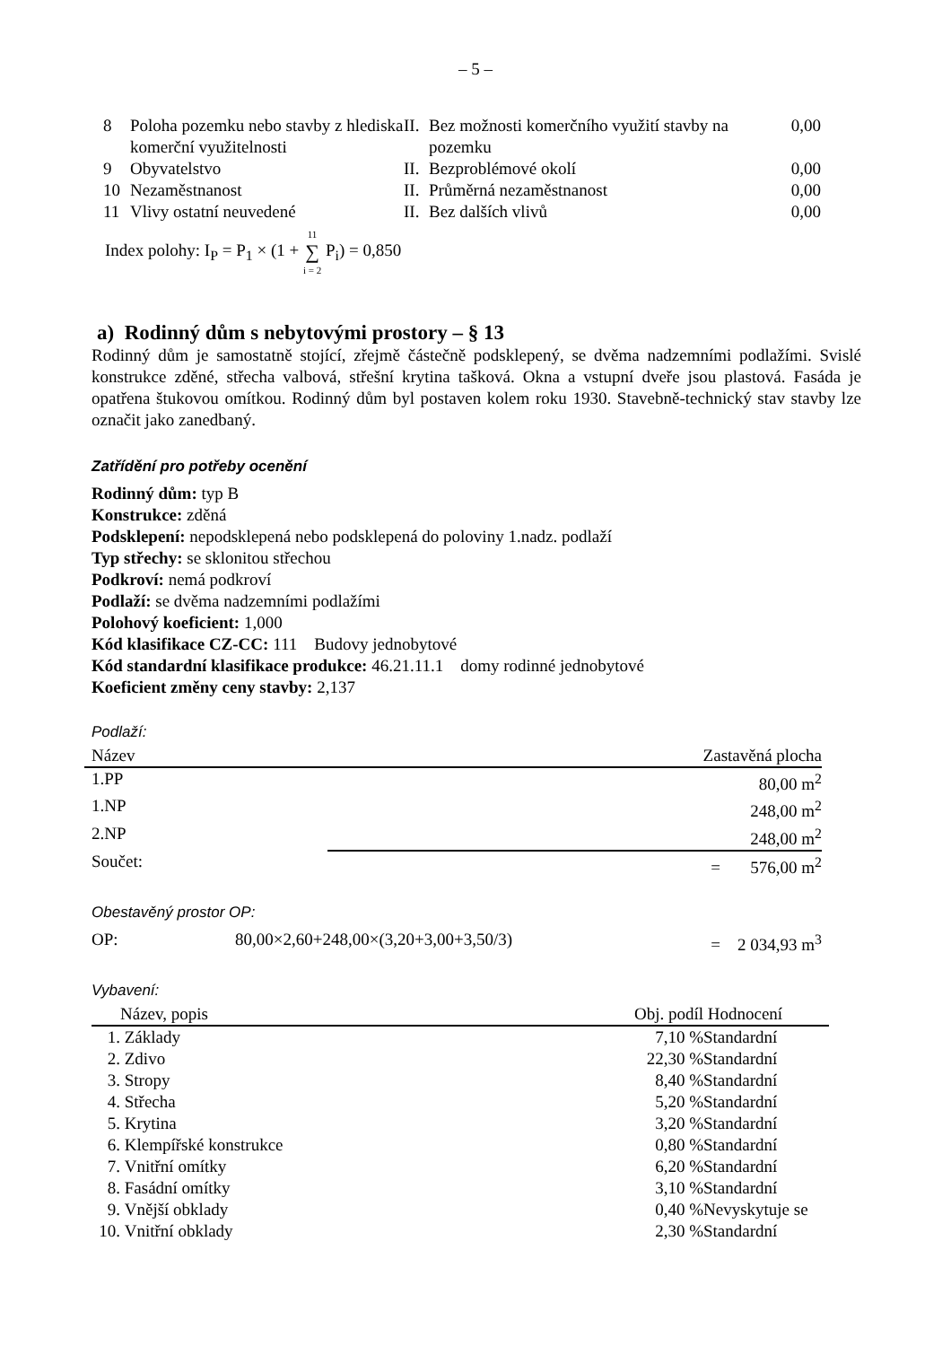– 5 –
| 8 | Poloha pozemku nebo stavby z hlediska komerční využitelnosti | II. | Bez možnosti komerčního využití stavby na pozemku | 0,00 |
| 9 | Obyvatelstvo | II. | Bezproblémové okolí | 0,00 |
| 10 | Nezaměstnanost | II. | Průměrná nezaměstnanost | 0,00 |
| 11 | Vlivy ostatní neuvedené | II. | Bez dalších vlivů | 0,00 |
Index polohy: I<sub>P</sub> = P<sub>1</sub> × (1 + 11 ∑ i = 2 P<sub>i</sub>) = 0,850
a) Rodinný dům s nebytovými prostory – § 13
Rodinný dům je samostatně stojící, zřejmě částečně podsklepený, se dvěma nadzemními podlažími. Svislé konstrukce zděné, střecha valbová, střešní krytina tašková. Okna a vstupní dveře jsou plastová. Fasáda je opatřena štukovou omítkou. Rodinný dům byl postaven kolem roku 1930. Stavebně-technický stav stavby lze označit jako zanedbaný.
Zatřídění pro potřeby ocenění
Rodinný dům: typ B
Konstrukce: zděná
Podsklepení: nepodsklepená nebo podsklepená do poloviny 1.nadz. podlaží
Typ střechy: se sklonitou střechou
Podkroví: nemá podkroví
Podlaží: se dvěma nadzemními podlažími
Polohový koeficient: 1,000
Kód klasifikace CZ-CC: 111 Budovy jednobytové
Kód standardní klasifikace produkce: 46.21.11.1 domy rodinné jednobytové
Koeficient změny ceny stavby: 2,137
Podlaží:
| Název | | Zastavěná plocha |
| --- | --- | --- |
| 1.PP | | 80,00 m<sup>2</sup> |
| 1.NP | | 248,00 m<sup>2</sup> |
| 2.NP | | 248,00 m<sup>2</sup> |
| Součet: | | = 576,00 m<sup>2</sup> |
Obestavěný prostor OP:
| OP: | 80,00×2,60+248,00×(3,20+3,00+3,50/3) | = 2 034,93 m<sup>3</sup> |
Vybavení:
| | Název, popis | Obj. podíl | Hodnocení |
| --- | --- | --- | --- |
| 1. | Základy | 7,10 % | Standardní |
| 2. | Zdivo | 22,30 % | Standardní |
| 3. | Stropy | 8,40 % | Standardní |
| 4. | Střecha | 5,20 % | Standardní |
| 5. | Krytina | 3,20 % | Standardní |
| 6. | Klempířské konstrukce | 0,80 % | Standardní |
| 7. | Vnitřní omítky | 6,20 % | Standardní |
| 8. | Fasádní omítky | 3,10 % | Standardní |
| 9. | Vnější obklady | 0,40 % | Nevyskytuje se |
| 10. | Vnitřní obklady | 2,30 % | Standardní |